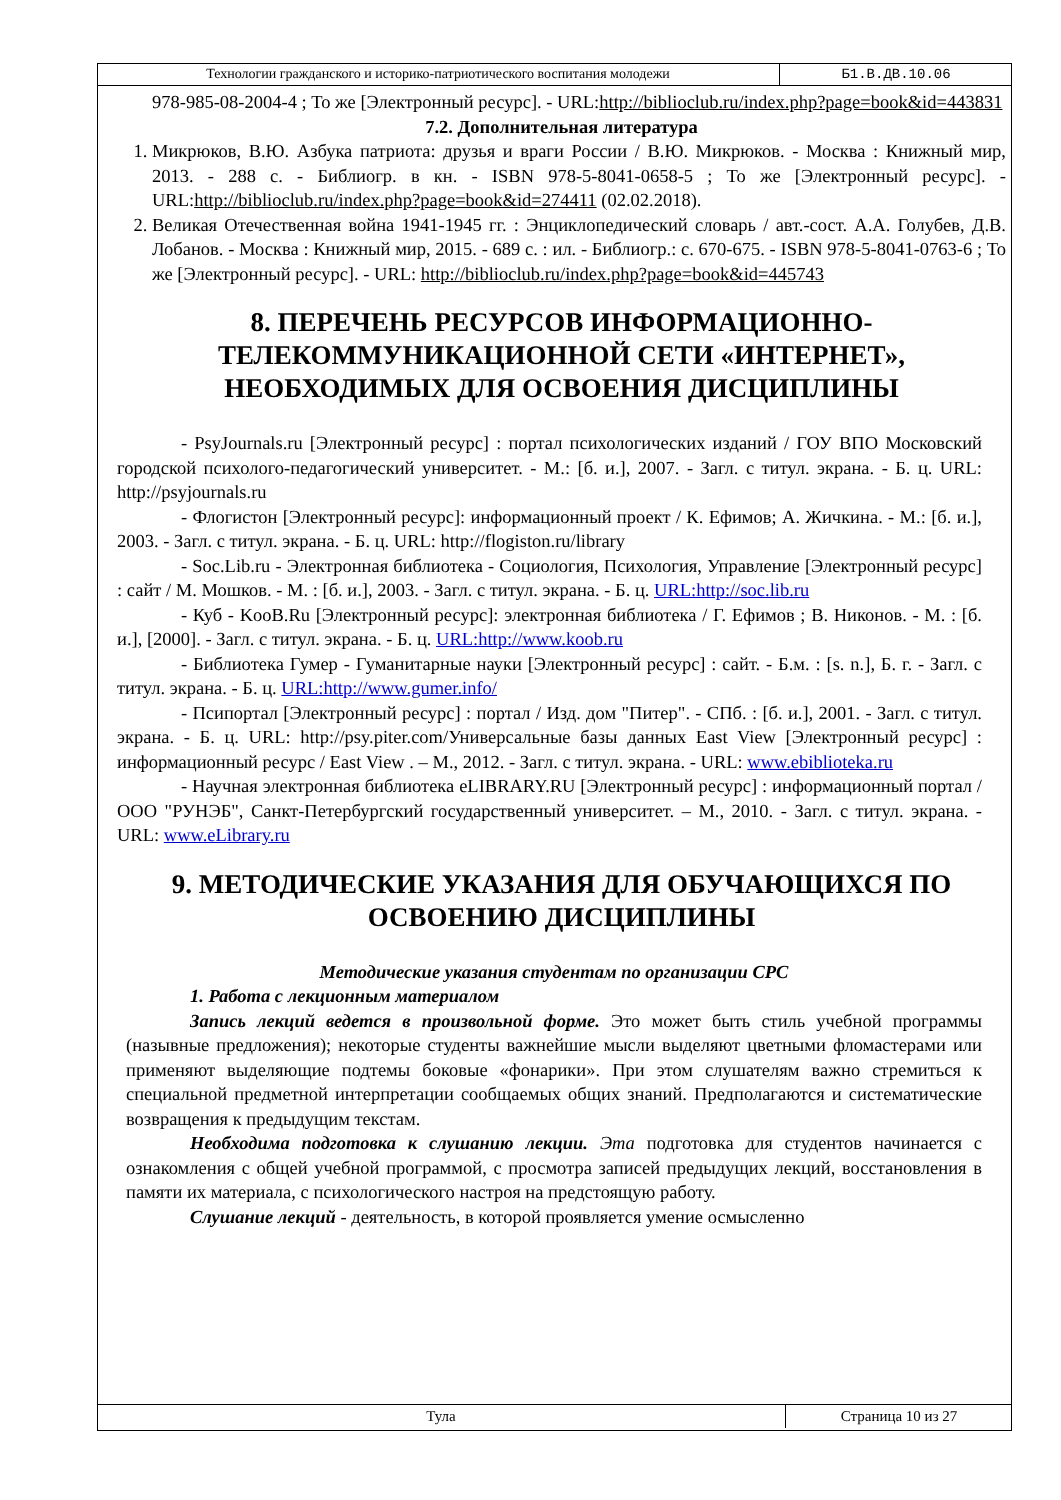| Технологии гражданского и историко-патриотического воспитания молодежи | Б1.В.ДВ.10.06 |
978-985-08-2004-4 ; То же [Электронный ресурс]. - URL:http://biblioclub.ru/index.php?page=book&id=443831
7.2. Дополнительная литература
1. Микрюков, В.Ю. Азбука патриота: друзья и враги России / В.Ю. Микрюков. - Москва : Книжный мир, 2013. - 288 с. - Библиогр. в кн. - ISBN 978-5-8041-0658-5 ; То же [Электронный ресурс]. - URL:http://biblioclub.ru/index.php?page=book&id=274411 (02.02.2018).
2. Великая Отечественная война 1941-1945 гг. : Энциклопедический словарь / авт.-сост. А.А. Голубев, Д.В. Лобанов. - Москва : Книжный мир, 2015. - 689 с. : ил. - Библиогр.: с. 670-675. - ISBN 978-5-8041-0763-6 ; То же [Электронный ресурс]. - URL: http://biblioclub.ru/index.php?page=book&id=445743
8. ПЕРЕЧЕНЬ РЕСУРСОВ ИНФОРМАЦИОННО-ТЕЛЕКОММУНИКАЦИОННОЙ СЕТИ «ИНТЕРНЕТ», НЕОБХОДИМЫХ ДЛЯ ОСВОЕНИЯ ДИСЦИПЛИНЫ
- PsyJournals.ru [Электронный ресурс] : портал психологических изданий / ГОУ ВПО Московский городской психолого-педагогический университет. - М.: [б. и.], 2007. - Загл. с титул. экрана. - Б. ц. URL: http://psyjournals.ru
- Флогистон [Электронный ресурс]: информационный проект / К. Ефимов; А. Жичкина. - М.: [б. и.], 2003. - Загл. с титул. экрана. - Б. ц. URL: http://flogiston.ru/library
- Soc.Lib.ru - Электронная библиотека - Социология, Психология, Управление [Электронный ресурс] : сайт / М. Мошков. - М. : [б. и.], 2003. - Загл. с титул. экрана. - Б. ц. URL:http://soc.lib.ru
- Куб - KooB.Ru [Электронный ресурс]: электронная библиотека / Г. Ефимов ; В. Никонов. - М. : [б. и.], [2000]. - Загл. с титул. экрана. - Б. ц. URL:http://www.koob.ru
- Библиотека Гумер - Гуманитарные науки [Электронный ресурс] : сайт. - Б.м. : [s. n.], Б. г. - Загл. с титул. экрана. - Б. ц. URL:http://www.gumer.info/
- Псипортал [Электронный ресурс] : портал / Изд. дом "Питер". - СПб. : [б. и.], 2001. - Загл. с титул. экрана. - Б. ц. URL: http://psy.piter.com/Универсальные базы данных East View [Электронный ресурс] : информационный ресурс / East View . – М., 2012. - Загл. с титул. экрана. - URL: www.ebiblioteka.ru
- Научная электронная библиотека eLIBRARY.RU [Электронный ресурс] : информационный портал / ООО "РУНЭБ", Санкт-Петербургский государственный университет. – М., 2010. - Загл. с титул. экрана. - URL: www.eLibrary.ru
9. МЕТОДИЧЕСКИЕ УКАЗАНИЯ ДЛЯ ОБУЧАЮЩИХСЯ ПО ОСВОЕНИЮ ДИСЦИПЛИНЫ
Методические указания студентам по организации СРС
1. Работа с лекционным материалом
Запись лекций ведется в произвольной форме. Это может быть стиль учебной программы (назывные предложения); некоторые студенты важнейшие мысли выделяют цветными фломастерами или применяют выделяющие подтемы боковые «фонарики». При этом слушателям важно стремиться к специальной предметной интерпретации сообщаемых общих знаний. Предполагаются и систематические возвращения к предыдущим текстам.
Необходима подготовка к слушанию лекции. Эта подготовка для студентов начинается с ознакомления с общей учебной программой, с просмотра записей предыдущих лекций, восстановления в памяти их материала, с психологического настроя на предстоящую работу.
Слушание лекций - деятельность, в которой проявляется умение осмысленно
| Тула | Страница 10 из 27 |